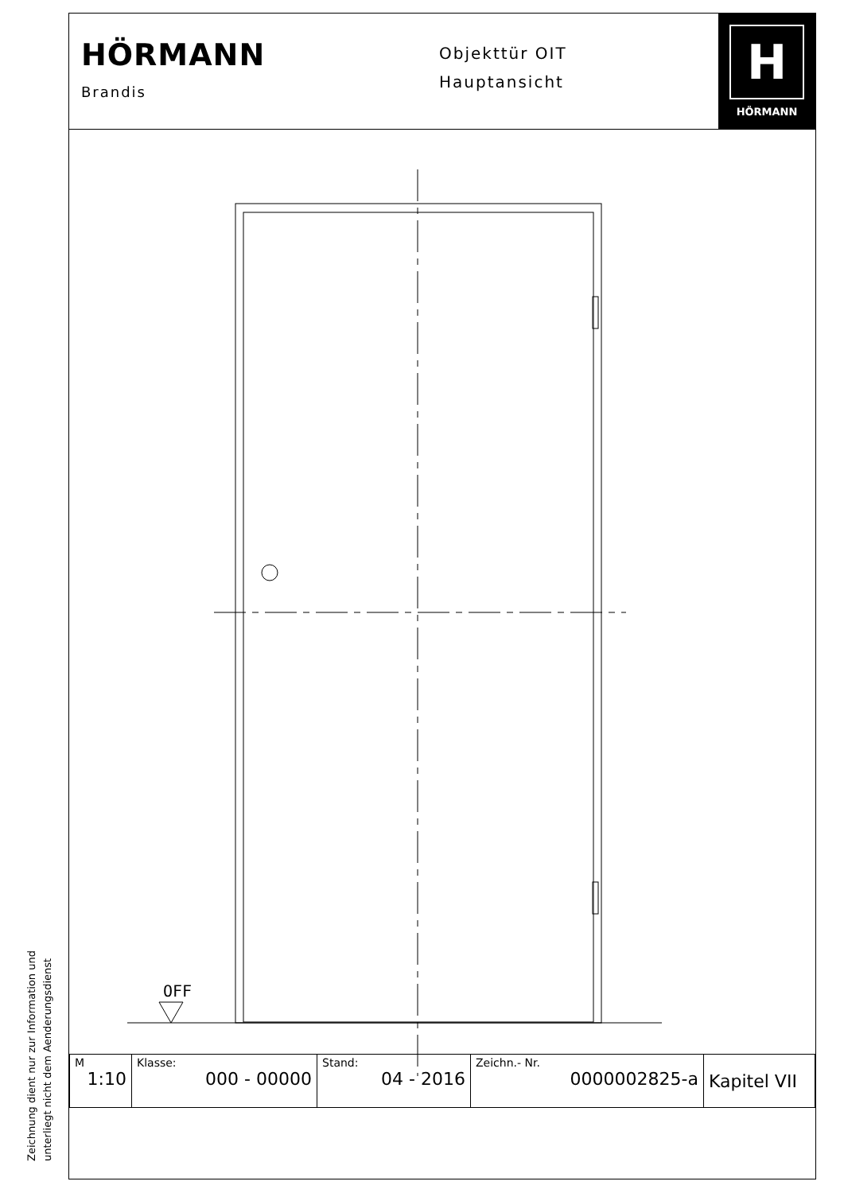HÖRMANN
Brandis
Objekttür OIT
Hauptansicht
H
HÖRMANN
OFF
| M 1:10 | Klasse: 000 - 00000 | Stand: 04 - 2016 | Zeichn.- Nr. 0000002825-a | Kapitel VII |
Zeichnung dient nur zur Information und
unterliegt nicht dem Aenderungsdienst